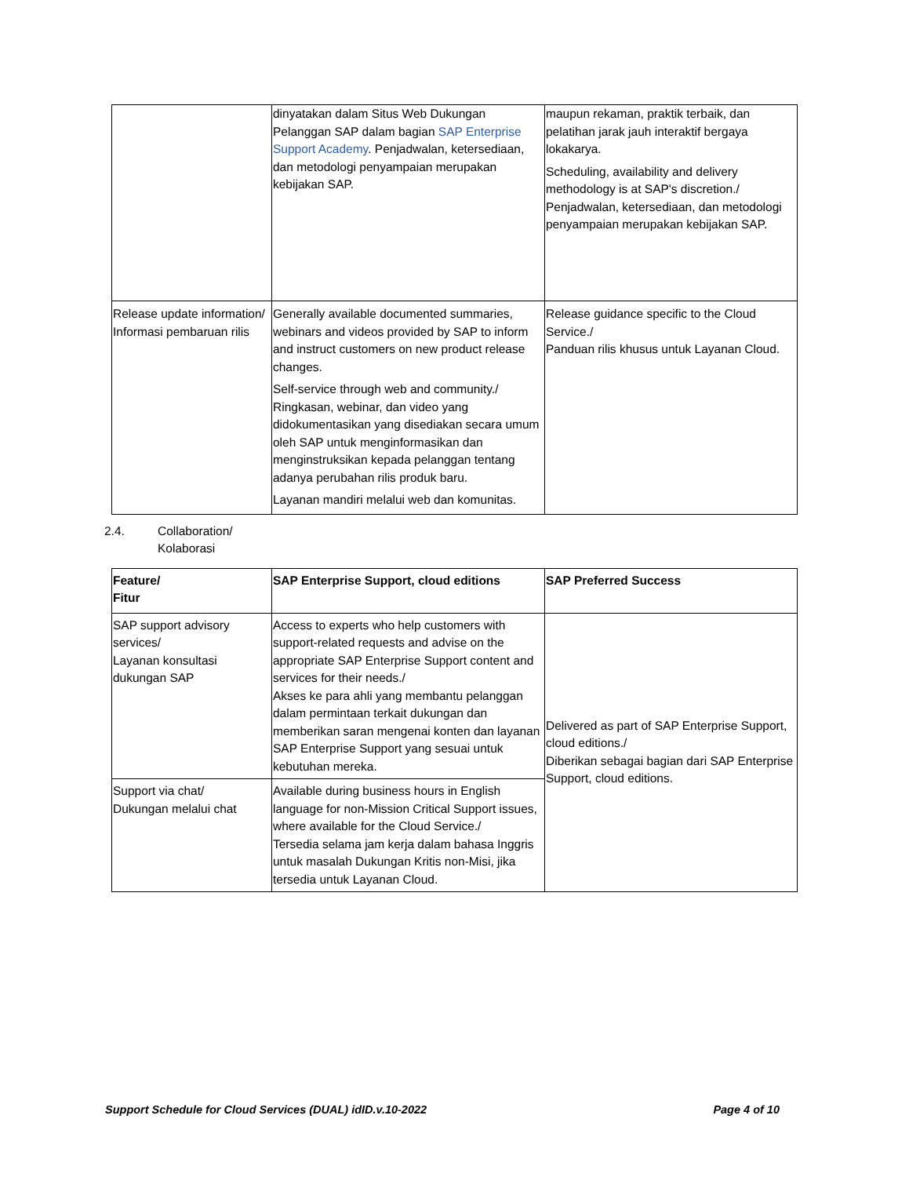| | dinyatakan dalam Situs Web Dukungan Pelanggan SAP dalam bagian SAP Enterprise Support Academy . Penjadwalan, ketersediaan, dan metodologi penyampaian merupakan kebijakan SAP. | maupun rekaman, praktik terbaik, dan pelatihan jarak jauh interaktif bergaya lokakarya. Scheduling, availability and delivery methodology is at SAP's discretion./ Penjadwalan, ketersediaan, dan metodologi penyampaian merupakan kebijakan SAP. |
| Release update information/ Informasi pembaruan rilis | Generally available documented summaries, webinars and videos provided by SAP to inform and instruct customers on new product release changes. Self-service through web and community./ Ringkasan, webinar, dan video yang didokumentasikan yang disediakan secara umum oleh SAP untuk menginformasikan dan menginstruksikan kepada pelanggan tentang adanya perubahan rilis produk baru. Layanan mandiri melalui web dan komunitas. | Release guidance specific to the Cloud Service./ Panduan rilis khusus untuk Layanan Cloud. |
2.4. Collaboration/
Kolaborasi
| Feature/ Fitur | SAP Enterprise Support, cloud editions | SAP Preferred Success |
| --- | --- | --- |
| SAP support advisory services/ Layanan konsultasi dukungan SAP | Access to experts who help customers with support-related requests and advise on the appropriate SAP Enterprise Support content and services for their needs./ Akses ke para ahli yang membantu pelanggan dalam permintaan terkait dukungan dan memberikan saran mengenai konten dan layanan SAP Enterprise Support yang sesuai untuk kebutuhan mereka. | Delivered as part of SAP Enterprise Support, cloud editions./ Diberikan sebagai bagian dari SAP Enterprise Support, cloud editions. |
| Support via chat/ Dukungan melalui chat | Available during business hours in English language for non-Mission Critical Support issues, where available for the Cloud Service./ Tersedia selama jam kerja dalam bahasa Inggris untuk masalah Dukungan Kritis non-Misi, jika tersedia untuk Layanan Cloud. | |
Support Schedule for Cloud Services (DUAL) idID.v.10-2022 Page 4 of 10